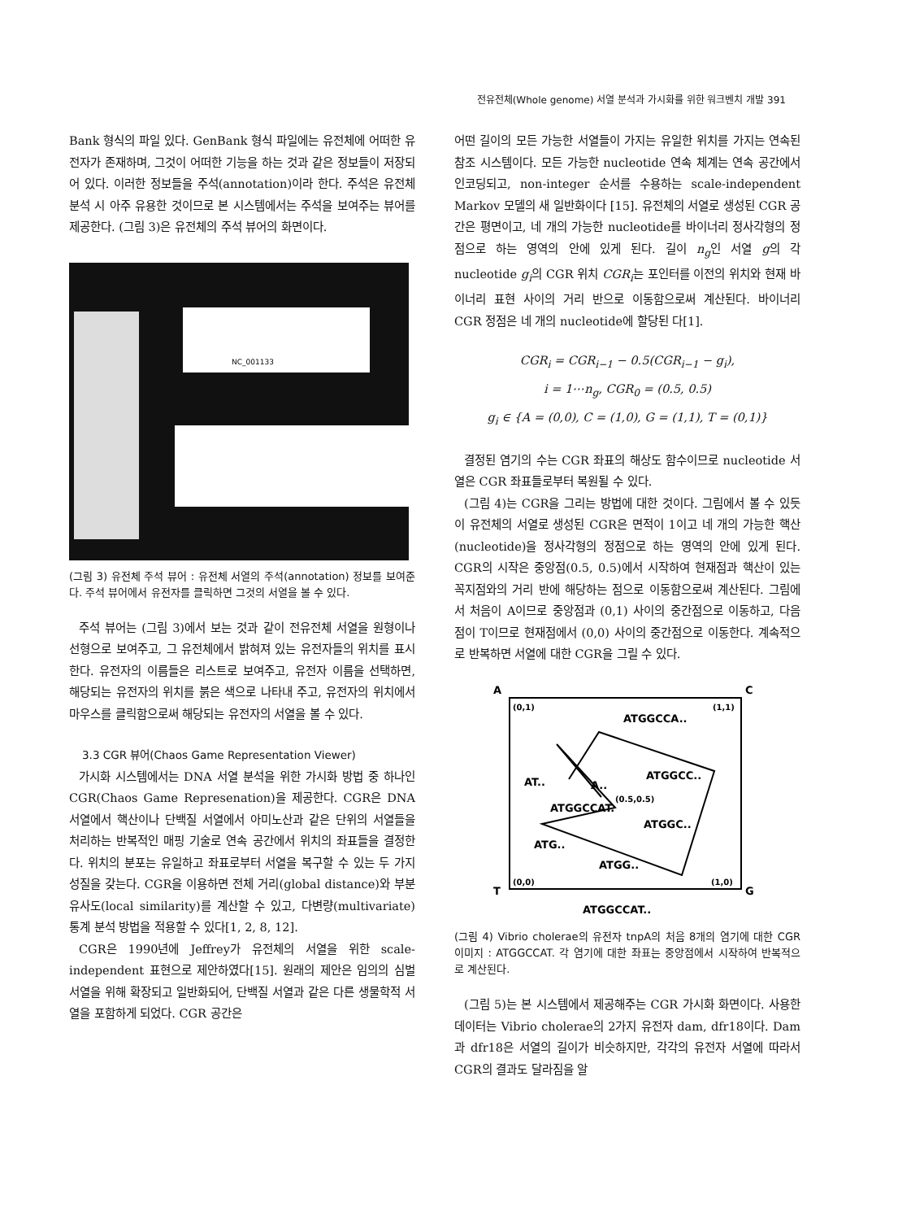전유전체(Whole genome) 서열 분석과 가시화를 위한 워크벤치 개발 391
Bank 형식의 파일 있다. GenBank 형식 파일에는 유전체에 어떠한 유전자가 존재하며, 그것이 어떠한 기능을 하는 것과 같은 정보들이 저장되어 있다. 이러한 정보들을 주석(annotation)이라 한다. 주석은 유전체 분석 시 아주 유용한 것이므로 본 시스템에서는 주석을 보여주는 뷰어를 제공한다. (그림 3)은 유전체의 주석 뷰어의 화면이다.
NC_001133
(그림 3) 유전체 주석 뷰어 : 유전체 서열의 주석(annotation) 정보를 보여준다. 주석 뷰어에서 유전자를 클릭하면 그것의 서열을 볼 수 있다.
주석 뷰어는 (그림 3)에서 보는 것과 같이 전유전체 서열을 원형이나 선형으로 보여주고, 그 유전체에서 밝혀져 있는 유전자들의 위치를 표시한다. 유전자의 이름들은 리스트로 보여주고, 유전자 이름을 선택하면, 해당되는 유전자의 위치를 붉은 색으로 나타내 주고, 유전자의 위치에서 마우스를 클릭함으로써 해당되는 유전자의 서열을 볼 수 있다.
3.3 CGR 뷰어(Chaos Game Representation Viewer)
가시화 시스템에서는 DNA 서열 분석을 위한 가시화 방법 중 하나인 CGR(Chaos Game Represenation)을 제공한다. CGR은 DNA 서열에서 핵산이나 단백질 서열에서 아미노산과 같은 단위의 서열들을 처리하는 반복적인 매핑 기술로 연속 공간에서 위치의 좌표들을 결정한다. 위치의 분포는 유일하고 좌표로부터 서열을 복구할 수 있는 두 가지 성질을 갖는다. CGR을 이용하면 전체 거리(global distance)와 부분 유사도(local similarity)를 계산할 수 있고, 다변량(multivariate) 통계 분석 방법을 적용할 수 있다[1, 2, 8, 12].
CGR은 1990년에 Jeffrey가 유전체의 서열을 위한 scale-independent 표현으로 제안하였다[15]. 원래의 제안은 임의의 심벌 서열을 위해 확장되고 일반화되어, 단백질 서열과 같은 다른 생물학적 서열을 포함하게 되었다. CGR 공간은
어떤 길이의 모든 가능한 서열들이 가지는 유일한 위치를 가지는 연속된 참조 시스템이다. 모든 가능한 nucleotide 연속 체계는 연속 공간에서 인코딩되고, non-integer 순서를 수용하는 scale-independent Markov 모델의 새 일반화이다 [15]. 유전체의 서열로 생성된 CGR 공간은 평면이고, 네 개의 가능한 nucleotide를 바이너리 정사각형의 정점으로 하는 영역의 안에 있게 된다. 길이 n<sub>g</sub>인 서열 g의 각 nucleotide g<sub>i</sub>의 CGR 위치 CGR<sub>i</sub>는 포인터를 이전의 위치와 현재 바이너리 표현 사이의 거리 반으로 이동함으로써 계산된다. 바이너리 CGR 정점은 네 개의 nucleotide에 할당된 다[1].
CGR<sub>i</sub> = CGR<sub>i−1</sub> − 0.5(CGR<sub>i−1</sub> − g<sub>i</sub>),
i = 1⋯n<sub>g</sub>, CGR<sub>0</sub> = (0.5, 0.5)
g<sub>i</sub> ∈ {A = (0,0), C = (1,0), G = (1,1), T = (0,1)}
결정된 염기의 수는 CGR 좌표의 해상도 함수이므로 nucleotide 서열은 CGR 좌표들로부터 복원될 수 있다.
(그림 4)는 CGR을 그리는 방법에 대한 것이다. 그림에서 볼 수 있듯이 유전체의 서열로 생성된 CGR은 면적이 1이고 네 개의 가능한 핵산(nucleotide)을 정사각형의 정점으로 하는 영역의 안에 있게 된다. CGR의 시작은 중앙점(0.5, 0.5)에서 시작하여 현재점과 핵산이 있는 꼭지점와의 거리 반에 해당하는 점으로 이동함으로써 계산된다. 그림에서 처음이 A이므로 중앙점과 (0,1) 사이의 중간점으로 이동하고, 다음 점이 T이므로 현재점에서 (0,0) 사이의 중간점으로 이동한다. 계속적으로 반복하면 서열에 대한 CGR을 그릴 수 있다.
A
C
T
G
(0,1)
(1,1)
(0,0)
(1,0)
ATGGCCA..
ATGGCC..
A..
AT..
ATGGCCAT.
(0.5,0.5)
ATGGC..
ATG..
ATGG..
ATGGCCAT..
(그림 4) Vibrio cholerae의 유전자 tnpA의 처음 8개의 염기에 대한 CGR 이미지 : ATGGCCAT. 각 염기에 대한 좌표는 중앙점에서 시작하여 반복적으로 계산된다.
(그림 5)는 본 시스템에서 제공해주는 CGR 가시화 화면이다. 사용한 데이터는 Vibrio cholerae의 2가지 유전자 dam, dfr18이다. Dam과 dfr18은 서열의 길이가 비슷하지만, 각각의 유전자 서열에 따라서 CGR의 결과도 달라짐을 알